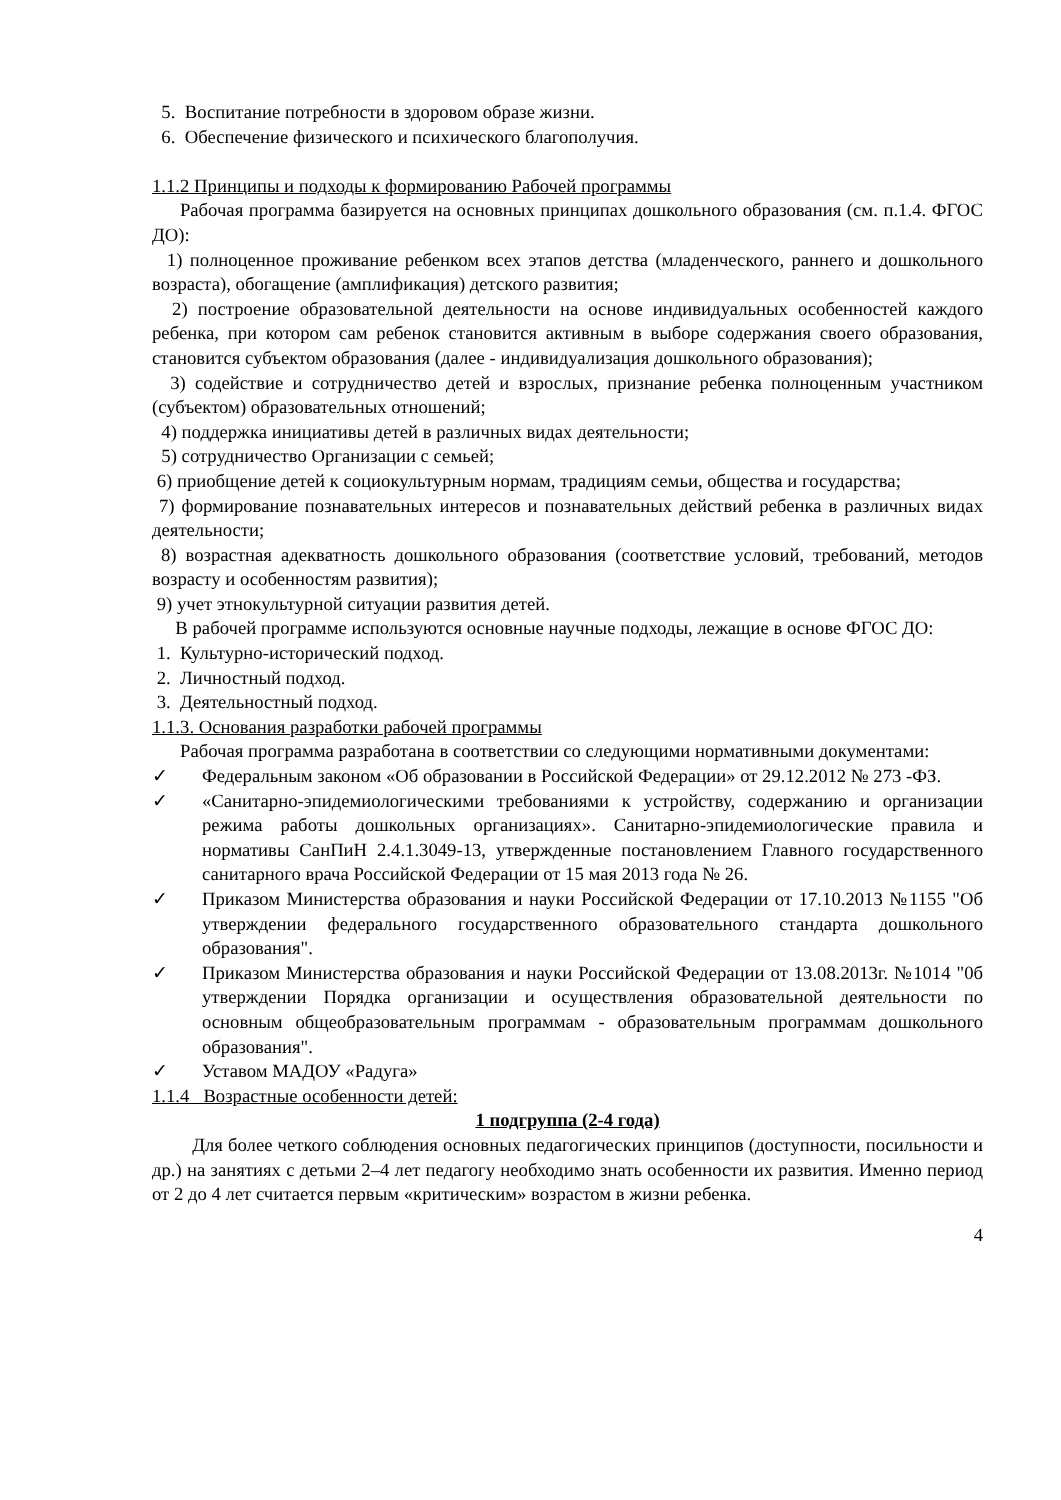5. Воспитание потребности в здоровом образе жизни.
6. Обеспечение физического и психического благополучия.
1.1.2 Принципы и подходы к формированию Рабочей программы
Рабочая программа базируется на основных принципах дошкольного образования (см. п.1.4. ФГОС ДО):
1) полноценное проживание ребенком всех этапов детства (младенческого, раннего и дошкольного возраста), обогащение (амплификация) детского развития;
2) построение образовательной деятельности на основе индивидуальных особенностей каждого ребенка, при котором сам ребенок становится активным в выборе содержания своего образования, становится субъектом образования (далее - индивидуализация дошкольного образования);
3) содействие и сотрудничество детей и взрослых, признание ребенка полноценным участником (субъектом) образовательных отношений;
4) поддержка инициативы детей в различных видах деятельности;
5) сотрудничество Организации с семьей;
6) приобщение детей к социокультурным нормам, традициям семьи, общества и государства;
7) формирование познавательных интересов и познавательных действий ребенка в различных видах деятельности;
8) возрастная адекватность дошкольного образования (соответствие условий, требований, методов возрасту и особенностям развития);
9) учет этнокультурной ситуации развития детей.
В рабочей программе используются основные научные подходы, лежащие в основе ФГОС ДО:
1. Культурно-исторический подход.
2. Личностный подход.
3. Деятельностный подход.
1.1.3. Основания разработки рабочей программы
Рабочая программа разработана в соответствии со следующими нормативными документами:
✓ Федеральным законом «Об образовании в Российской Федерации» от 29.12.2012 № 273 -ФЗ.
✓ «Санитарно-эпидемиологическими требованиями к устройству, содержанию и организации режима работы дошкольных организациях». Санитарно-эпидемиологические правила и нормативы СанПиН 2.4.1.3049-13, утвержденные постановлением Главного государственного санитарного врача Российской Федерации от 15 мая 2013 года № 26.
✓ Приказом Министерства образования и науки Российской Федерации от 17.10.2013 №1155 "Об утверждении федерального государственного образовательного стандарта дошкольного образования".
✓ Приказом Министерства образования и науки Российской Федерации от 13.08.2013г. №1014 "0б утверждении Порядка организации и осуществления образовательной деятельности по основным общеобразовательным программам - образовательным программам дошкольного образования".
✓ Уставом МАДОУ «Радуга»
1.1.4 Возрастные особенности детей:
1 подгруппа (2-4 года)
Для более четкого соблюдения основных педагогических принципов (доступности, посильности и др.) на занятиях с детьми 2–4 лет педагогу необходимо знать особенности их развития. Именно период от 2 до 4 лет считается первым «критическим» возрастом в жизни ребенка.
4